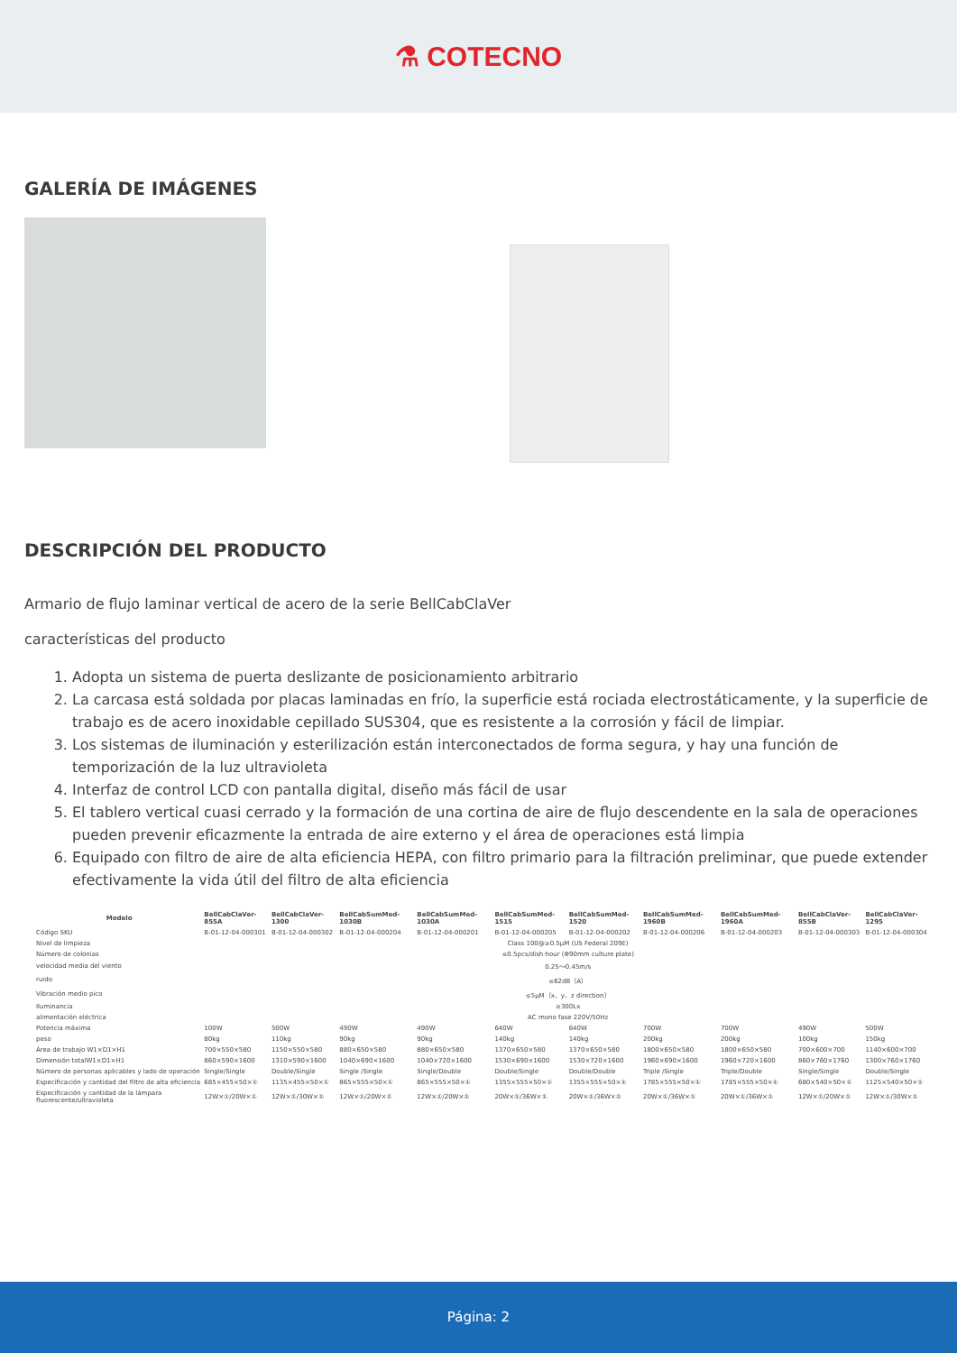⚗ COTECNO
GALERÍA DE IMÁGENES
DESCRIPCIÓN DEL PRODUCTO
Armario de flujo laminar vertical de acero de la serie BellCabClaVer
características del producto
1. Adopta un sistema de puerta deslizante de posicionamiento arbitrario
2. La carcasa está soldada por placas laminadas en frío, la superficie está rociada electrostáticamente, y la superficie de trabajo es de acero inoxidable cepillado SUS304, que es resistente a la corrosión y fácil de limpiar.
3. Los sistemas de iluminación y esterilización están interconectados de forma segura, y hay una función de temporización de la luz ultravioleta
4. Interfaz de control LCD con pantalla digital, diseño más fácil de usar
5. El tablero vertical cuasi cerrado y la formación de una cortina de aire de flujo descendente en la sala de operaciones pueden prevenir eficazmente la entrada de aire externo y el área de operaciones está limpia
6. Equipado con filtro de aire de alta eficiencia HEPA, con filtro primario para la filtración preliminar, que puede extender efectivamente la vida útil del filtro de alta eficiencia
| Modelo | BellCabClaVer-855A | BellCabClaVer-1300 | BellCabSumMed-1030B | BellCabSumMed-1030A | BellCabSumMed-1515 | BellCabSumMed-1520 | BellCabSumMed-1960B | BellCabSumMed-1960A | BellCabClaVer-855B | BellCabClaVer-1295 |
| --- | --- | --- | --- | --- | --- | --- | --- | --- | --- | --- |
| Código SKU | B-01-12-04-000301 | B-01-12-04-000302 | B-01-12-04-000204 | B-01-12-04-000201 | B-01-12-04-000205 | B-01-12-04-000202 | B-01-12-04-000206 | B-01-12-04-000203 | B-01-12-04-000303 | B-01-12-04-000304 |
| Nivel de limpieza | Class 100@≥0.5μM (US Federal 209E) | | | | | | | | | |
| Número de colonias | ≤0.5pcs/dish·hour (Φ90mm culture plate) | | | | | | | | | |
| velocidad media del viento | 0.25～0.45m/s | | | | | | | | | |
| ruido | ≤62dB（A） | | | | | | | | | |
| Vibración medio pico | ≤5μM（x、y、z direction） | | | | | | | | | |
| Iluminancia | ≥300Lx | | | | | | | | | |
| alimentación eléctrica | AC mono fase 220V/50Hz | | | | | | | | | |
| Potencia máxima | 100W | 500W | 490W | 490W | 640W | 640W | 700W | 700W | 490W | 500W |
| peso | 80kg | 110kg | 90kg | 90kg | 140kg | 140kg | 200kg | 200kg | 100kg | 150kg |
| Área de trabajo W1×D1×H1 | 700×550×580 | 1150×550×580 | 880×650×580 | 880×650×580 | 1370×650×580 | 1370×650×580 | 1800×650×580 | 1800×650×580 | 700×600×700 | 1140×600×700 |
| Dimensión totalW1×D1×H1 | 860×590×1600 | 1310×590×1600 | 1040×690×1600 | 1040×720×1600 | 1530×690×1600 | 1530×720×1600 | 1960×690×1600 | 1960×720×1600 | 860×760×1760 | 1300×760×1760 |
| Número de personas aplicables y lado de operación | Single/Single | Double/Single | Single /Single | Single/Double | Double/Single | Double/Double | Triple /Single | Triple/Double | Single/Single | Double/Single |
| Especificación y cantidad del filtro de alta eficiencia | 685×455×50×① | 1135×455×50×① | 865×555×50×① | 865×555×50×① | 1355×555×50×① | 1355×555×50×① | 1785×555×50×① | 1785×555×50×① | 680×540×50×① | 1125×540×50×① |
| Especificación y cantidad de la lámpara fluorescente/ultravioleta | 12W×①/20W×① | 12W×①/30W×① | 12W×①/20W×① | 12W×①/20W×① | 20W×①/36W×① | 20W×①/36W×① | 20W×①/36W×① | 20W×①/36W×① | 12W×①/20W×① | 12W×①/30W×① |
Página: 2